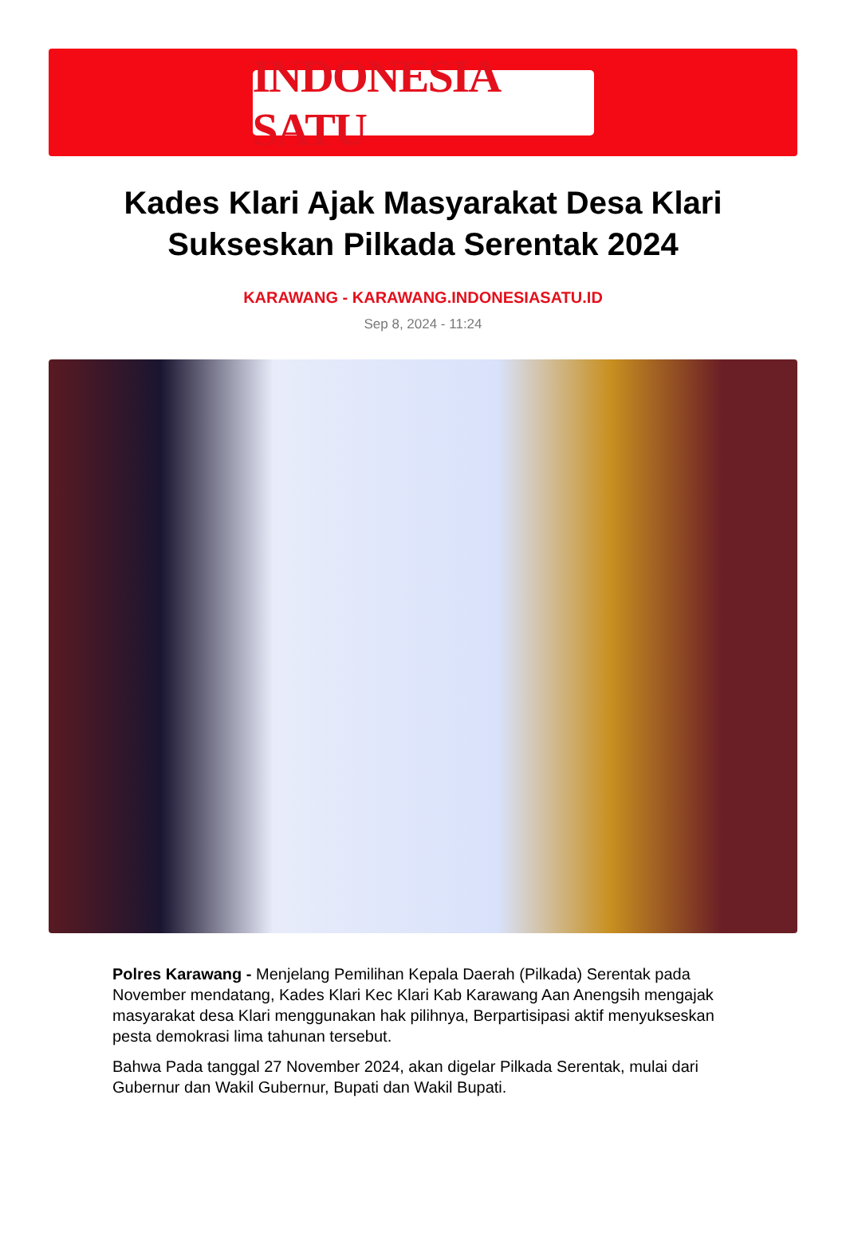INDONESIA SATU
Kades Klari Ajak Masyarakat Desa Klari Sukseskan Pilkada Serentak 2024
KARAWANG - KARAWANG.INDONESIASATU.ID
Sep 8, 2024 - 11:24
Polres Karawang - Menjelang Pemilihan Kepala Daerah (Pilkada) Serentak pada November mendatang, Kades Klari Kec Klari Kab Karawang Aan Anengsih mengajak masyarakat desa Klari menggunakan hak pilihnya, Berpartisipasi aktif menyukseskan pesta demokrasi lima tahunan tersebut.
Bahwa Pada tanggal 27 November 2024, akan digelar Pilkada Serentak, mulai dari Gubernur dan Wakil Gubernur, Bupati dan Wakil Bupati.